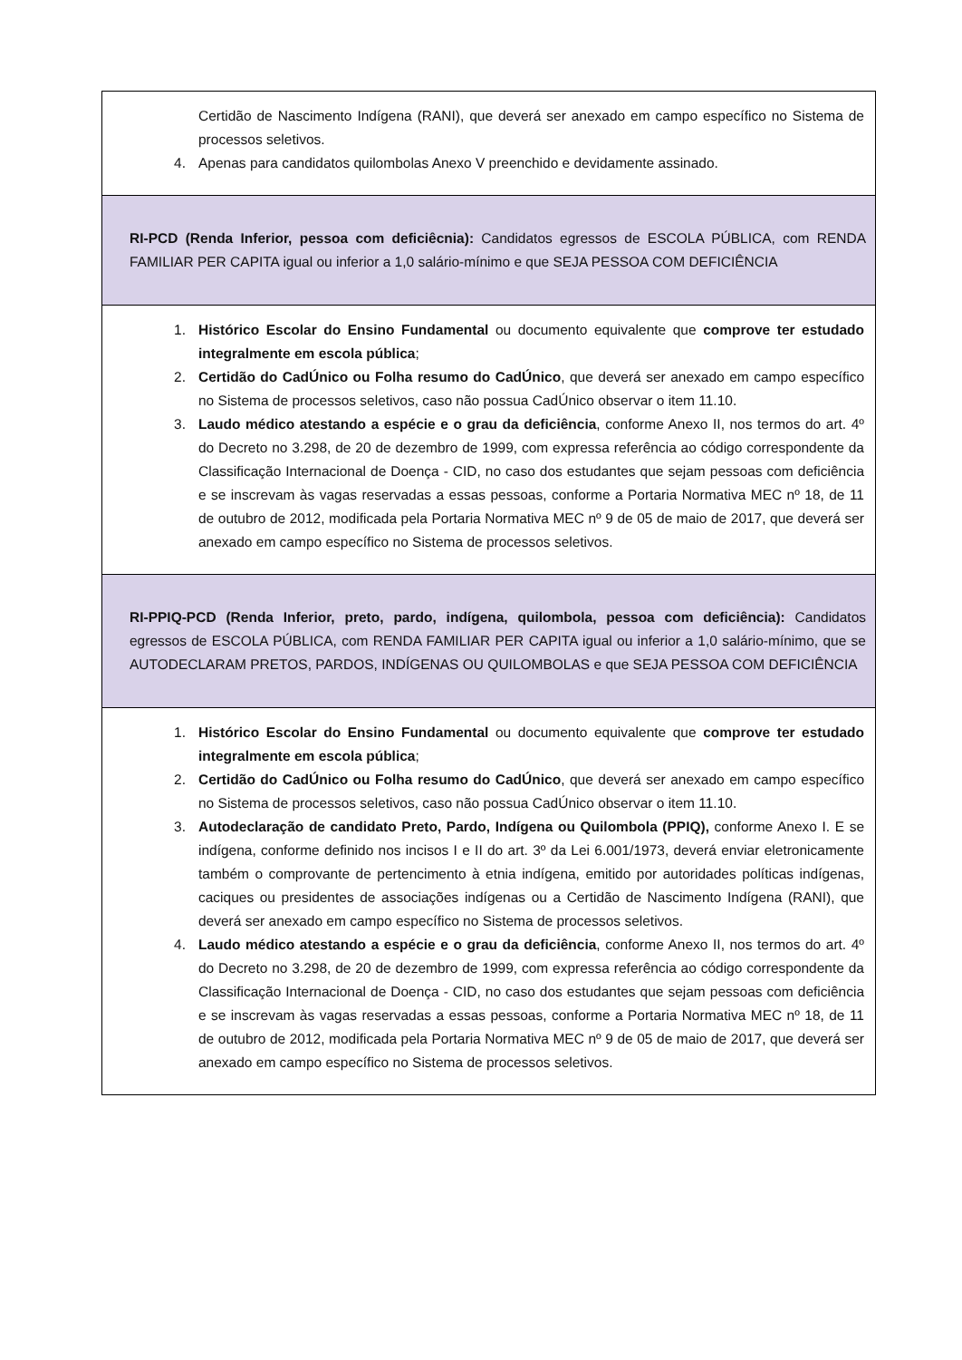| Certidão de Nascimento Indígena (RANI), que deverá ser anexado em campo específico no Sistema de processos seletivos. 4. Apenas para candidatos quilombolas Anexo V preenchido e devidamente assinado. |
| RI-PCD (Renda Inferior, pessoa com deficiêcnia): Candidatos egressos de ESCOLA PÚBLICA, com RENDA FAMILIAR PER CAPITA igual ou inferior a 1,0 salário-mínimo e que SEJA PESSOA COM DEFICIÊNCIA |
| 1. Histórico Escolar do Ensino Fundamental ou documento equivalente que comprove ter estudado integralmente em escola pública ; 2. Certidão do CadÚnico ou Folha resumo do CadÚnico , que deverá ser anexado em campo específico no Sistema de processos seletivos, caso não possua CadÚnico observar o item 11.10. 3. Laudo médico atestando a espécie e o grau da deficiência , conforme Anexo II, nos termos do art. 4º do Decreto no 3.298, de 20 de dezembro de 1999, com expressa referência ao código correspondente da Classificação Internacional de Doença - CID, no caso dos estudantes que sejam pessoas com deficiência e se inscrevam às vagas reservadas a essas pessoas, conforme a Portaria Normativa MEC nº 18, de 11 de outubro de 2012, modificada pela Portaria Normativa MEC nº 9 de 05 de maio de 2017, que deverá ser anexado em campo específico no Sistema de processos seletivos. |
| RI-PPIQ-PCD (Renda Inferior, preto, pardo, indígena, quilombola, pessoa com deficiência): Candidatos egressos de ESCOLA PÚBLICA, com RENDA FAMILIAR PER CAPITA igual ou inferior a 1,0 salário-mínimo, que se AUTODECLARAM PRETOS, PARDOS, INDÍGENAS OU QUILOMBOLAS e que SEJA PESSOA COM DEFICIÊNCIA |
| 1. Histórico Escolar do Ensino Fundamental ou documento equivalente que comprove ter estudado integralmente em escola pública ; 2. Certidão do CadÚnico ou Folha resumo do CadÚnico , que deverá ser anexado em campo específico no Sistema de processos seletivos, caso não possua CadÚnico observar o item 11.10. 3. Autodeclaração de candidato Preto, Pardo, Indígena ou Quilombola (PPIQ), conforme Anexo I. E se indígena, conforme definido nos incisos I e II do art. 3º da Lei 6.001/1973, deverá enviar eletronicamente também o comprovante de pertencimento à etnia indígena, emitido por autoridades políticas indígenas, caciques ou presidentes de associações indígenas ou a Certidão de Nascimento Indígena (RANI), que deverá ser anexado em campo específico no Sistema de processos seletivos. 4. Laudo médico atestando a espécie e o grau da deficiência , conforme Anexo II, nos termos do art. 4º do Decreto no 3.298, de 20 de dezembro de 1999, com expressa referência ao código correspondente da Classificação Internacional de Doença - CID, no caso dos estudantes que sejam pessoas com deficiência e se inscrevam às vagas reservadas a essas pessoas, conforme a Portaria Normativa MEC nº 18, de 11 de outubro de 2012, modificada pela Portaria Normativa MEC nº 9 de 05 de maio de 2017, que deverá ser anexado em campo específico no Sistema de processos seletivos. |